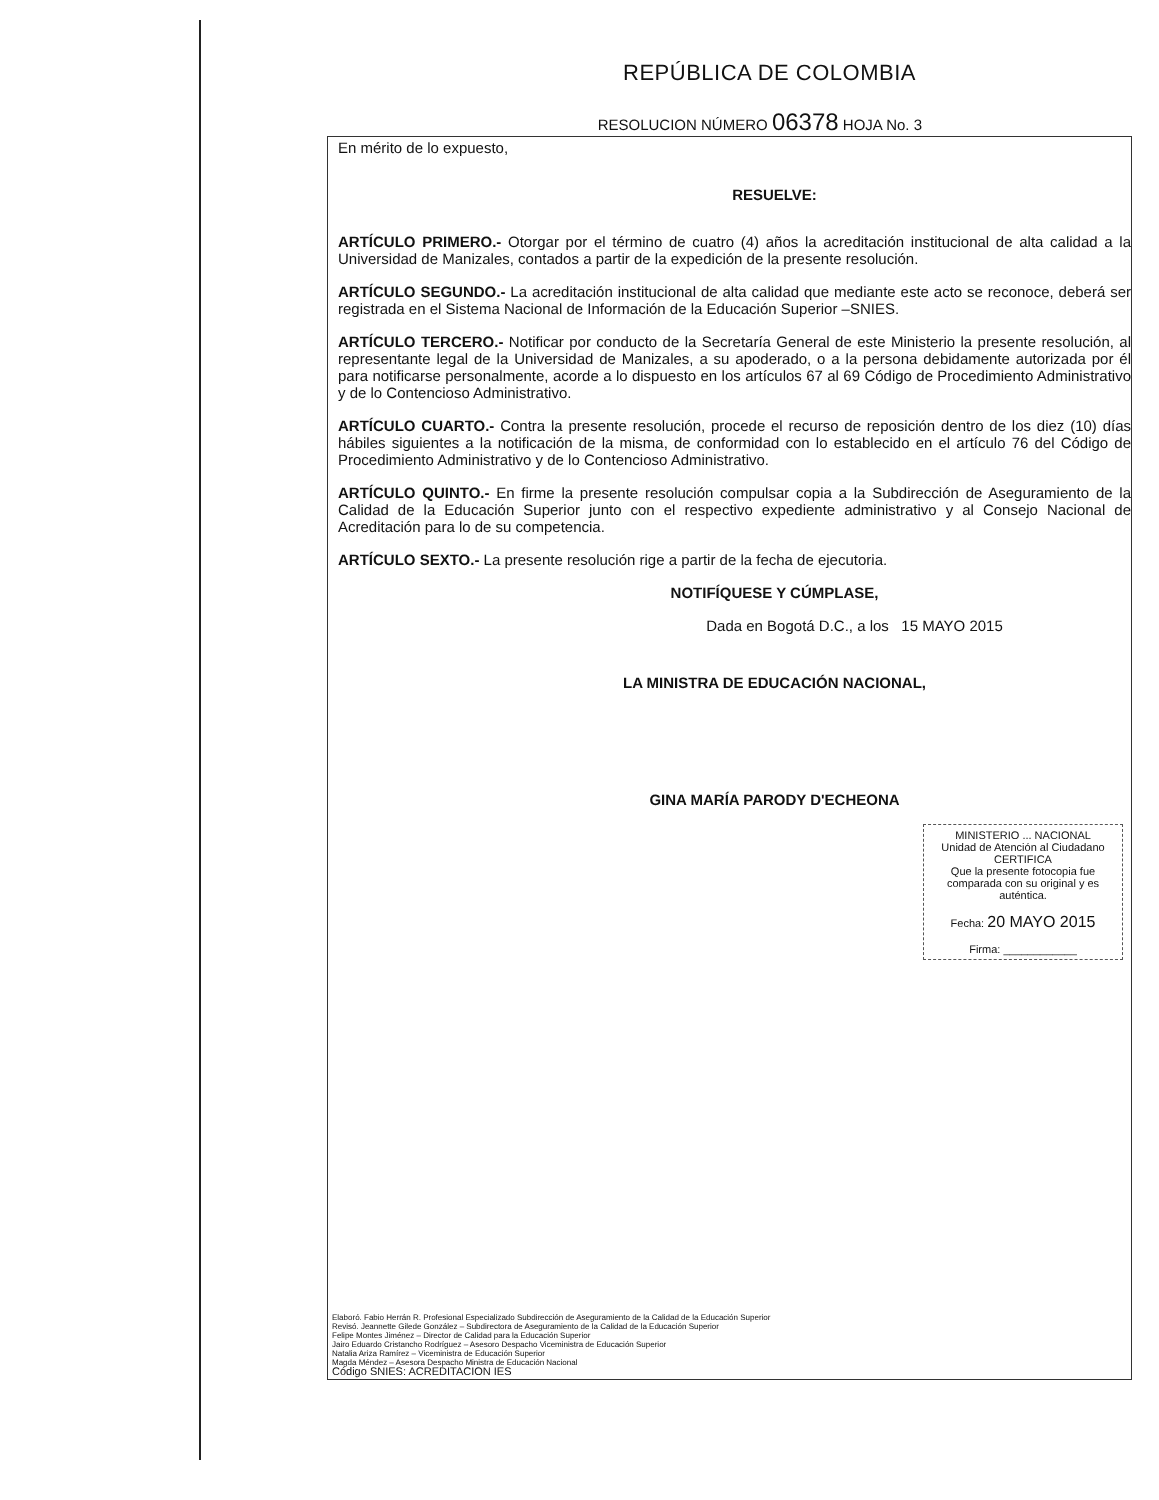REPÚBLICA DE COLOMBIA
RESOLUCION NÚMERO 06378 HOJA No. 3
En mérito de lo expuesto,
RESUELVE:
ARTÍCULO PRIMERO.- Otorgar por el término de cuatro (4) años la acreditación institucional de alta calidad a la Universidad de Manizales, contados a partir de la expedición de la presente resolución.
ARTÍCULO SEGUNDO.- La acreditación institucional de alta calidad que mediante este acto se reconoce, deberá ser registrada en el Sistema Nacional de Información de la Educación Superior –SNIES.
ARTÍCULO TERCERO.- Notificar por conducto de la Secretaría General de este Ministerio la presente resolución, al representante legal de la Universidad de Manizales, a su apoderado, o a la persona debidamente autorizada por él para notificarse personalmente, acorde a lo dispuesto en los artículos 67 al 69 Código de Procedimiento Administrativo y de lo Contencioso Administrativo.
ARTÍCULO CUARTO.- Contra la presente resolución, procede el recurso de reposición dentro de los diez (10) días hábiles siguientes a la notificación de la misma, de conformidad con lo establecido en el artículo 76 del Código de Procedimiento Administrativo y de lo Contencioso Administrativo.
ARTÍCULO QUINTO.- En firme la presente resolución compulsar copia a la Subdirección de Aseguramiento de la Calidad de la Educación Superior junto con el respectivo expediente administrativo y al Consejo Nacional de Acreditación para lo de su competencia.
ARTÍCULO SEXTO.- La presente resolución rige a partir de la fecha de ejecutoria.
NOTIFÍQUESE Y CÚMPLASE,
Dada en Bogotá D.C., a los 15 MAYO 2015
LA MINISTRA DE EDUCACIÓN NACIONAL,
GINA MARÍA PARODY D'ECHEONA
MINISTERIO ... NACIONAL
Unidad de Atención al Ciudadano
CERTIFICA
Que la presente fotocopia fue comparada con su original y es auténtica.
Fecha: 20 MAYO 2015
Firma: ____________
Elaboró. Fabio Herrán R. Profesional Especializado Subdirección de Aseguramiento de la Calidad de la Educación Superior
Revisó. Jeannette Gilede González – Subdirectora de Aseguramiento de la Calidad de la Educación Superior
Felipe Montes Jiménez – Director de Calidad para la Educación Superior
Jairo Eduardo Cristancho Rodríguez – Asesoro Despacho Viceministra de Educación Superior
Natalia Ariza Ramírez – Viceministra de Educación Superior
Magda Méndez – Asesora Despacho Ministra de Educación Nacional
Código SNIES: ACREDITACION IES